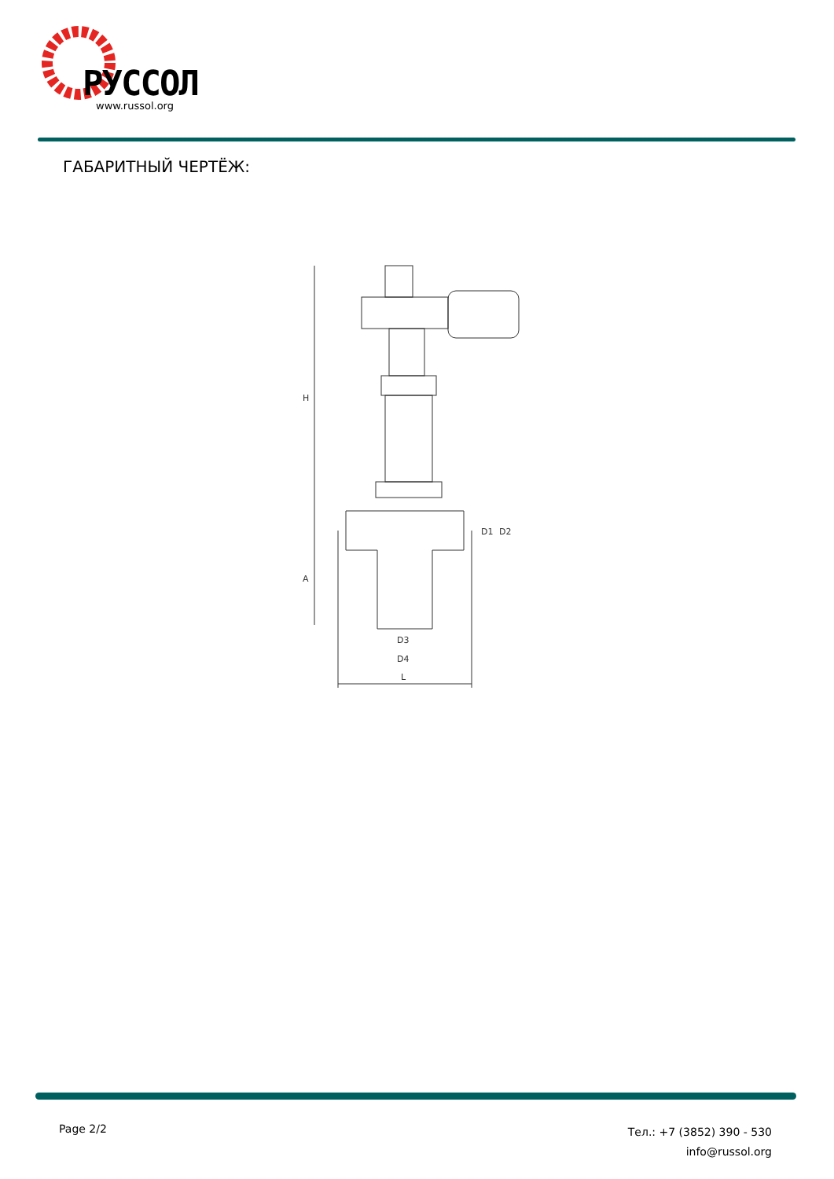РУССОЛ
www.russol.org
ГАБАРИТНЫЙ ЧЕРТЁЖ:
H
A
D3
D4
L
D1
D2
Page 2/2
Тел.: +7 (3852) 390 - 530
info@russol.org